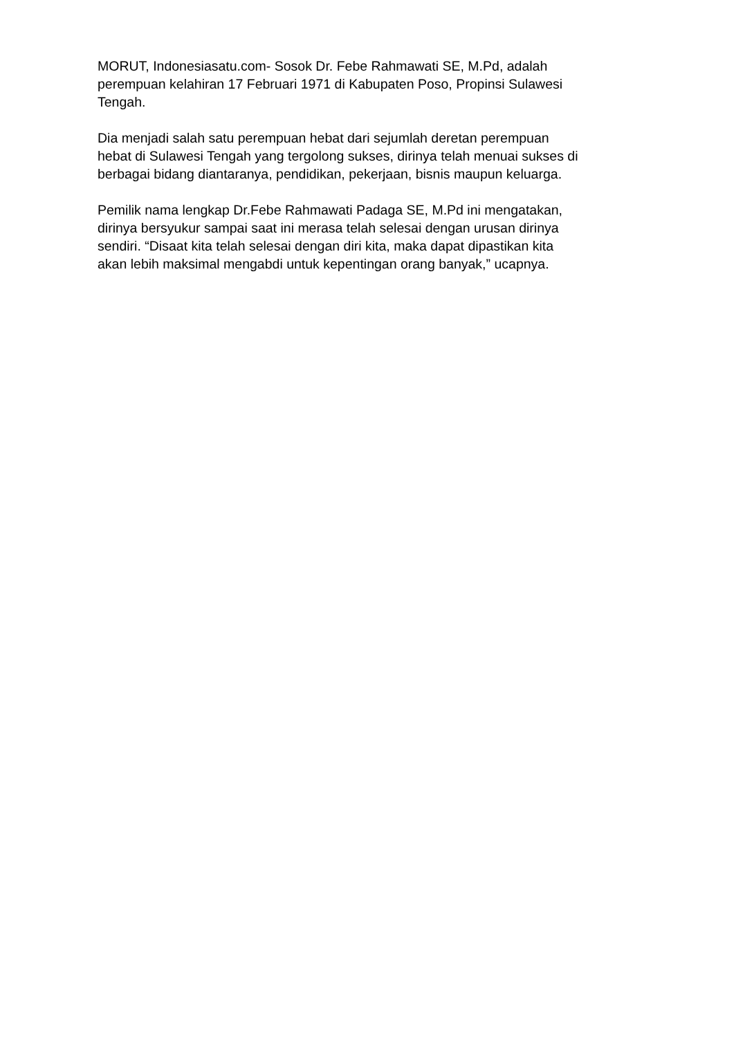MORUT, Indonesiasatu.com- Sosok Dr. Febe Rahmawati SE, M.Pd, adalah
perempuan kelahiran 17 Februari 1971 di Kabupaten Poso, Propinsi Sulawesi
Tengah.
Dia menjadi salah satu perempuan hebat dari sejumlah deretan perempuan
hebat di Sulawesi Tengah yang tergolong sukses, dirinya telah menuai sukses di
berbagai bidang diantaranya, pendidikan, pekerjaan, bisnis maupun keluarga.
Pemilik nama lengkap Dr.Febe Rahmawati Padaga SE, M.Pd ini mengatakan,
dirinya bersyukur sampai saat ini merasa telah selesai dengan urusan dirinya
sendiri. “Disaat kita telah selesai dengan diri kita, maka dapat dipastikan kita
akan lebih maksimal mengabdi untuk kepentingan orang banyak,” ucapnya.